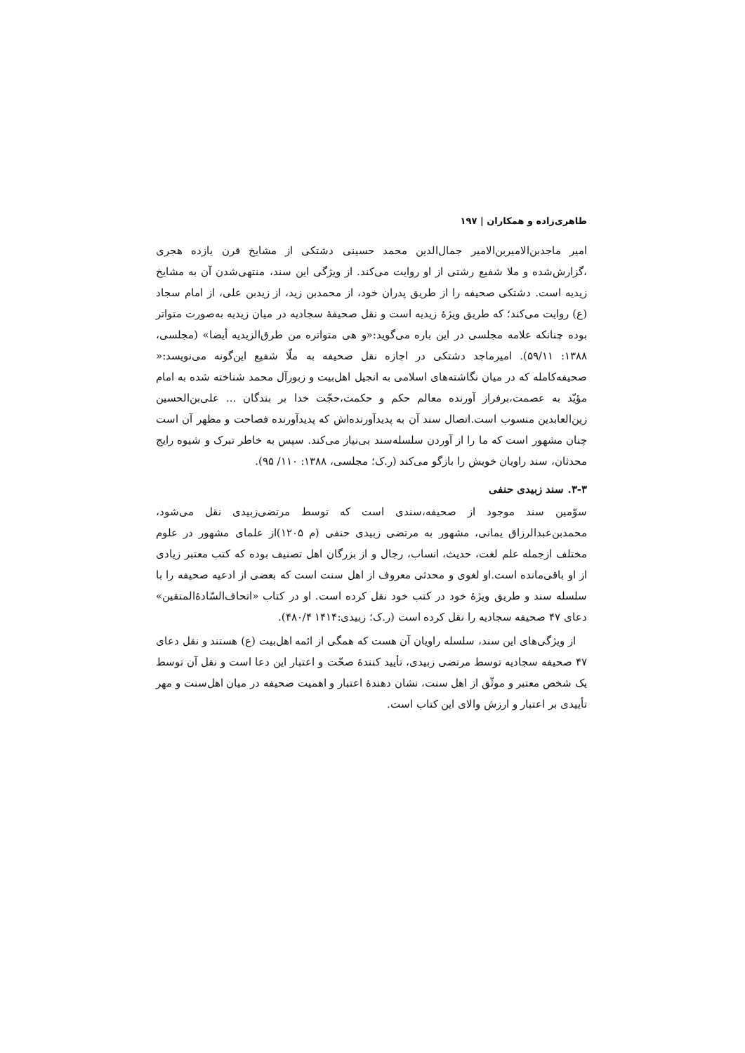طاهری‌زاده و همکاران | ۱۹۷
امیر ماجدبن‌الامیربن‌الامیر جمال‌الدین محمد حسینی دشتکی از مشایخ قرن یازده هجری ،گزارش‌شده و ملا شفیع رشتی از او روایت می‌کند. از ویژگی این سند، منتهی‌شدن آن به مشایخ زیدیه است. دشتکی صحیفه را از طریق پدران خود، از محمدبن زید، از زیدبن علی، از امام سجاد (ع) روایت می‌کند؛ که طریق ویژۀ زیدیه است و نقل صحیفۀ سجادیه در میان زیدیه به‌صورت متواتر بوده چنانکه علامه مجلسی در این باره می‌گوید:«و هی متواتره من طرق‌الزیدیه أیضا» (مجلسی، ۱۳۸۸: ۵۹/۱۱). امیرماجد دشتکی در اجازه نقل صحیفه به ملّا شفیع این‌گونه می‌نویسد:« صحیفه‌کامله که در میان نگاشته‌های اسلامی به انجیل اهل‌بیت و زبورآل محمد شناخته شده به امام مؤیّد به عصمت،برفراز آورنده معالم حکم و حکمت،حجّت خدا بر بندگان ... علی‌بن‌الحسین زین‌العابدین منسوب است.اتصال سند آن به پدیدآورنده‌اش که پدیدآورنده فصاحت و مظهر آن است چنان مشهور است که ما را از آوردن سلسله‌سند بی‌نیاز می‌کند. سپس به خاطر تبرک و شیوه رایج محدثان، سند راویان خویش را بازگو می‌کند (ر.ک؛ مجلسی، ۱۳۸۸: ۱۱۰/ ۹۵).
۳-۳. سند زبیدی حنفی
سوّمین سند موجود از صحیفه،سندی است که توسط مرتضی‌زبیدی نقل می‌شود، محمدبن‌عبدالرزاق یمانی، مشهور به مرتضی زبیدی حنفی (م ۱۲۰۵)از علمای مشهور در علوم مختلف ازجمله علم لغت، حدیث، انساب، رجال و از بزرگان اهل تصنیف بوده که کتب معتبر زیادی از او باقی‌مانده است.او لغوی و محدثی معروف از اهل سنت است که بعضی از ادعیه صحیفه را با سلسله سند و طریق ویژۀ خود در کتب خود نقل کرده است. او در کتاب «اتحاف‌السّادۀالمتقین» دعای ۴۷ صحیفه سجادیه را نقل کرده است (ر.ک؛ زبیدی:۱۴۱۴ ۴۸۰/۴).
از ویژگی‌های این سند، سلسله راویان آن هست که همگی از ائمه اهل‌بیت (ع) هستند و نقل دعای ۴۷ صحیفه سجادیه توسط مرتضی زبیدی، تأیید کنندۀ صحّت و اعتبار این دعا است و نقل آن توسط یک شخص معتبر و موثّق از اهل سنت، نشان دهندۀ اعتبار و اهمیت صحیفه در میان اهل‌سنت و مهر تأییدی بر اعتبار و ارزش والای این کتاب است.